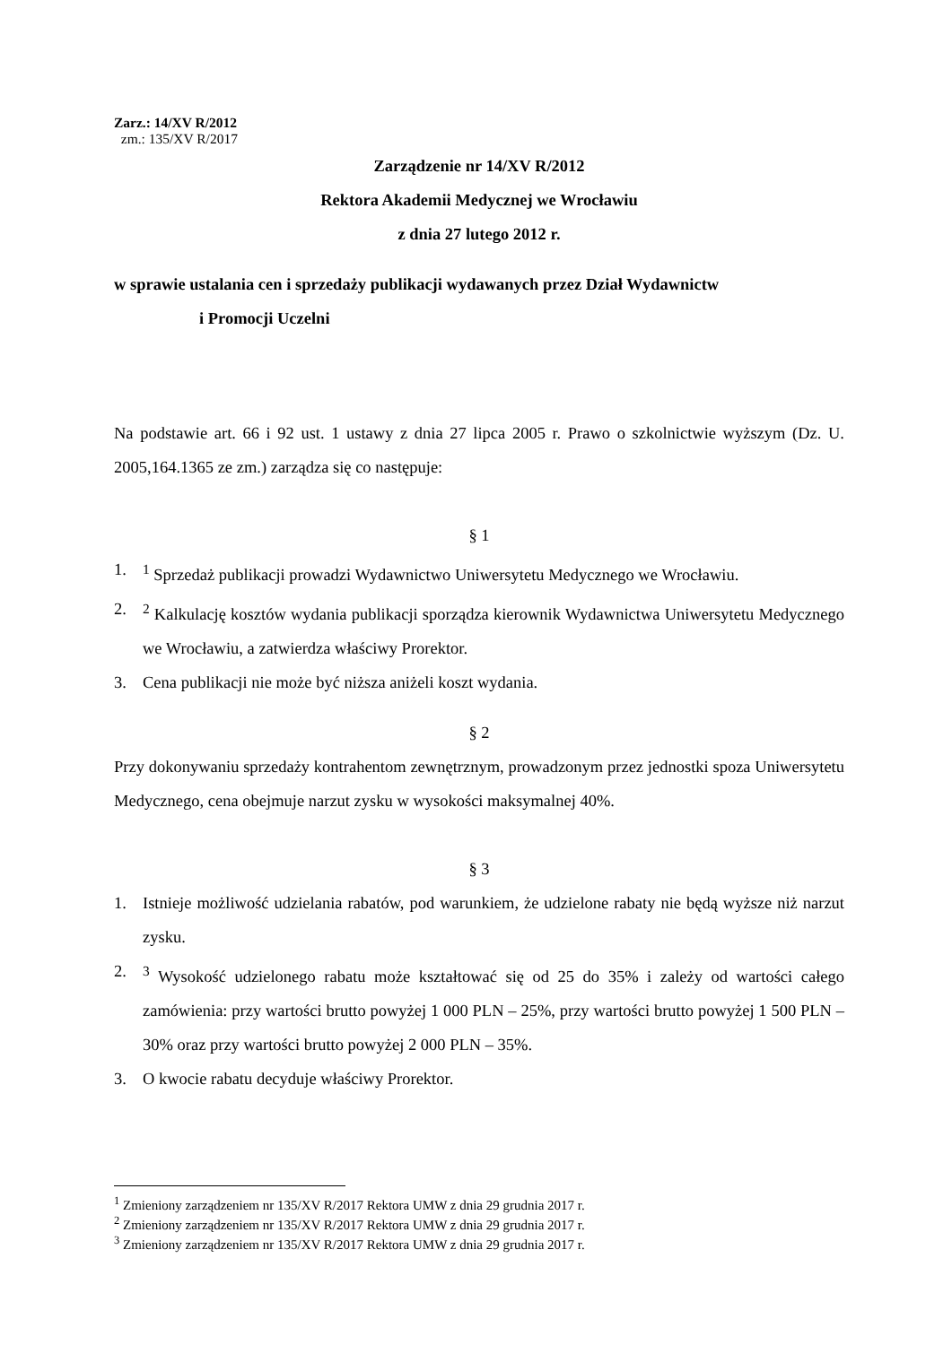Zarz.: 14/XV R/2012
zm.: 135/XV R/2017
Zarządzenie nr 14/XV R/2012
Rektora Akademii Medycznej we Wrocławiu
z dnia 27 lutego 2012 r.
w sprawie ustalania cen i sprzedaży publikacji wydawanych przez Dział Wydawnictw
i Promocji Uczelni
Na podstawie art. 66 i 92 ust. 1 ustawy z dnia 27 lipca 2005 r. Prawo o szkolnictwie wyższym (Dz. U. 2005,164.1365 ze zm.) zarządza się co następuje:
§ 1
1. <sup>1</sup> Sprzedaż publikacji prowadzi Wydawnictwo Uniwersytetu Medycznego we Wrocławiu.
2. <sup>2</sup> Kalkulację kosztów wydania publikacji sporządza kierownik Wydawnictwa Uniwersytetu Medycznego we Wrocławiu, a zatwierdza właściwy Prorektor.
3. Cena publikacji nie może być niższa aniżeli koszt wydania.
§ 2
Przy dokonywaniu sprzedaży kontrahentom zewnętrznym, prowadzonym przez jednostki spoza Uniwersytetu Medycznego, cena obejmuje narzut zysku w wysokości maksymalnej 40%.
§ 3
1. Istnieje możliwość udzielania rabatów, pod warunkiem, że udzielone rabaty nie będą wyższe niż narzut zysku.
2. <sup>3</sup> Wysokość udzielonego rabatu może kształtować się od 25 do 35% i zależy od wartości całego zamówienia: przy wartości brutto powyżej 1 000 PLN – 25%, przy wartości brutto powyżej 1 500 PLN – 30% oraz przy wartości brutto powyżej 2 000 PLN – 35%.
3. O kwocie rabatu decyduje właściwy Prorektor.
<sup>1</sup> Zmieniony zarządzeniem nr 135/XV R/2017 Rektora UMW z dnia 29 grudnia 2017 r.
<sup>2</sup> Zmieniony zarządzeniem nr 135/XV R/2017 Rektora UMW z dnia 29 grudnia 2017 r.
<sup>3</sup> Zmieniony zarządzeniem nr 135/XV R/2017 Rektora UMW z dnia 29 grudnia 2017 r.